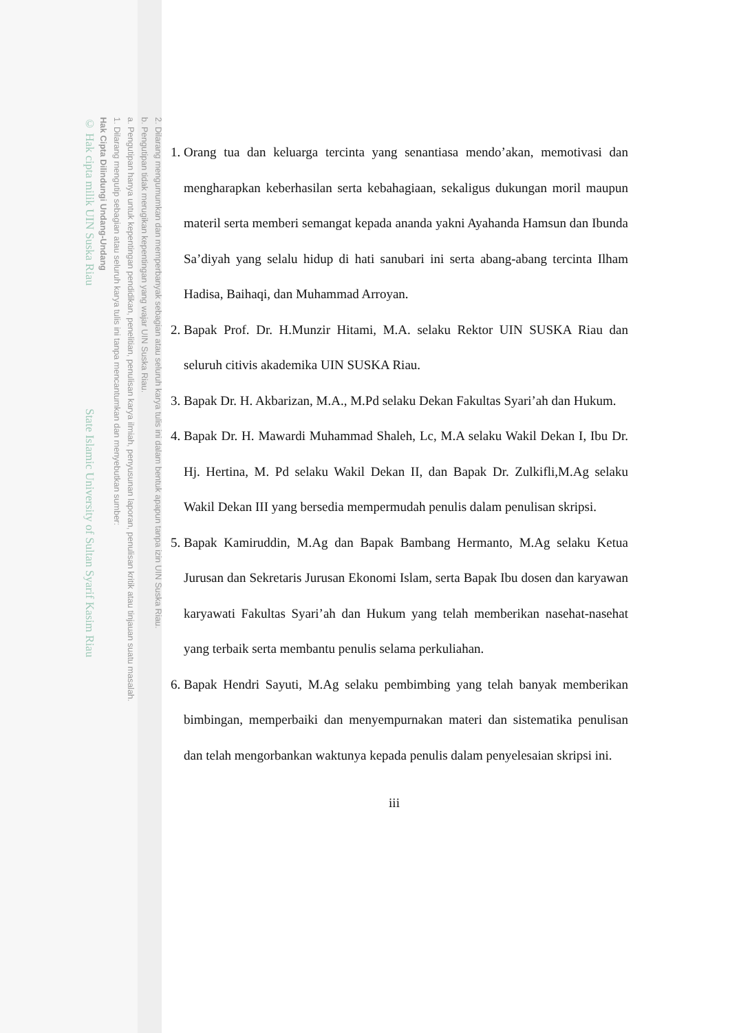2. Dilarang mengumumkan dan memperbanyak sebagian atau seluruh karya tulis ini dalam bentuk apapun tanpa izin UIN Suska Riau.
b. Pengutipan tidak merugikan kepentingan yang wajar UIN Suska Riau.
a. Pengutipan hanya untuk kepentingan pendidikan, penelitian, penulisan karya ilmiah, penyusunan laporan, penulisan kritik atau tinjauan suatu masalah.
1. Dilarang mengutip sebagian atau seluruh karya tulis ini tanpa mencantumkan dan menyebutkan sumber:
Hak Cipta Dilindungi Undang-Undang
© Hak cipta milik UIN Suska Riau State Islamic University of Sultan Syarif Kasim Riau
1. Orang tua dan keluarga tercinta yang senantiasa mendo’akan, memotivasi dan mengharapkan keberhasilan serta kebahagiaan, sekaligus dukungan moril maupun materil serta memberi semangat kepada ananda yakni Ayahanda Hamsun dan Ibunda Sa’diyah yang selalu hidup di hati sanubari ini serta abang-abang tercinta Ilham Hadisa, Baihaqi, dan Muhammad Arroyan.
2. Bapak Prof. Dr. H.Munzir Hitami, M.A. selaku Rektor UIN SUSKA Riau dan seluruh citivis akademika UIN SUSKA Riau.
3. Bapak Dr. H. Akbarizan, M.A., M.Pd selaku Dekan Fakultas Syari’ah dan Hukum.
4. Bapak Dr. H. Mawardi Muhammad Shaleh, Lc, M.A selaku Wakil Dekan I, Ibu Dr. Hj. Hertina, M. Pd selaku Wakil Dekan II, dan Bapak Dr. Zulkifli,M.Ag selaku Wakil Dekan III yang bersedia mempermudah penulis dalam penulisan skripsi.
5. Bapak Kamiruddin, M.Ag dan Bapak Bambang Hermanto, M.Ag selaku Ketua Jurusan dan Sekretaris Jurusan Ekonomi Islam, serta Bapak Ibu dosen dan karyawan karyawati Fakultas Syari’ah dan Hukum yang telah memberikan nasehat-nasehat yang terbaik serta membantu penulis selama perkuliahan.
6. Bapak Hendri Sayuti, M.Ag selaku pembimbing yang telah banyak memberikan bimbingan, memperbaiki dan menyempurnakan materi dan sistematika penulisan dan telah mengorbankan waktunya kepada penulis dalam penyelesaian skripsi ini.
iii